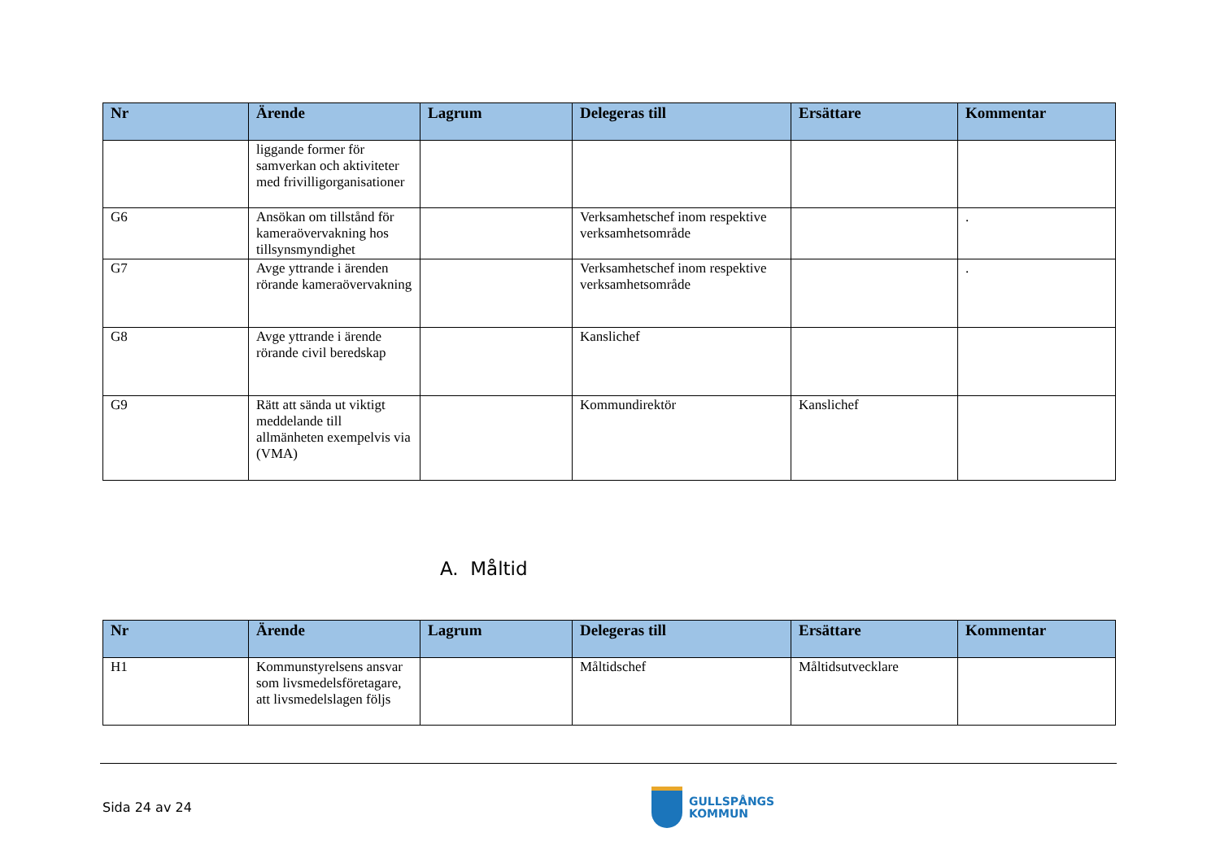| Nr | Ärende | Lagrum | Delegeras till | Ersättare | Kommentar |
| --- | --- | --- | --- | --- | --- |
| | liggande former för samverkan och aktiviteter med frivilligorganisationer | | | | |
| G6 | Ansökan om tillstånd för kameraövervakning hos tillsynsmyndighet | | Verksamhetschef inom respektive verksamhetsområde | | . |
| G7 | Avge yttrande i ärenden rörande kameraövervakning | | Verksamhetschef inom respektive verksamhetsområde | | . |
| G8 | Avge yttrande i ärende rörande civil beredskap | | Kanslichef | | |
| G9 | Rätt att sända ut viktigt meddelande till allmänheten exempelvis via (VMA) | | Kommundirektör | Kanslichef | |
A. Måltid
| Nr | Ärende | Lagrum | Delegeras till | Ersättare | Kommentar |
| --- | --- | --- | --- | --- | --- |
| H1 | Kommunstyrelsens ansvar som livsmedelsföretagare, att livsmedelslagen följs | | Måltidschef | Måltidsutvecklare | |
Sida 24 av 24
GULLSPÅNGS
KOMMUN